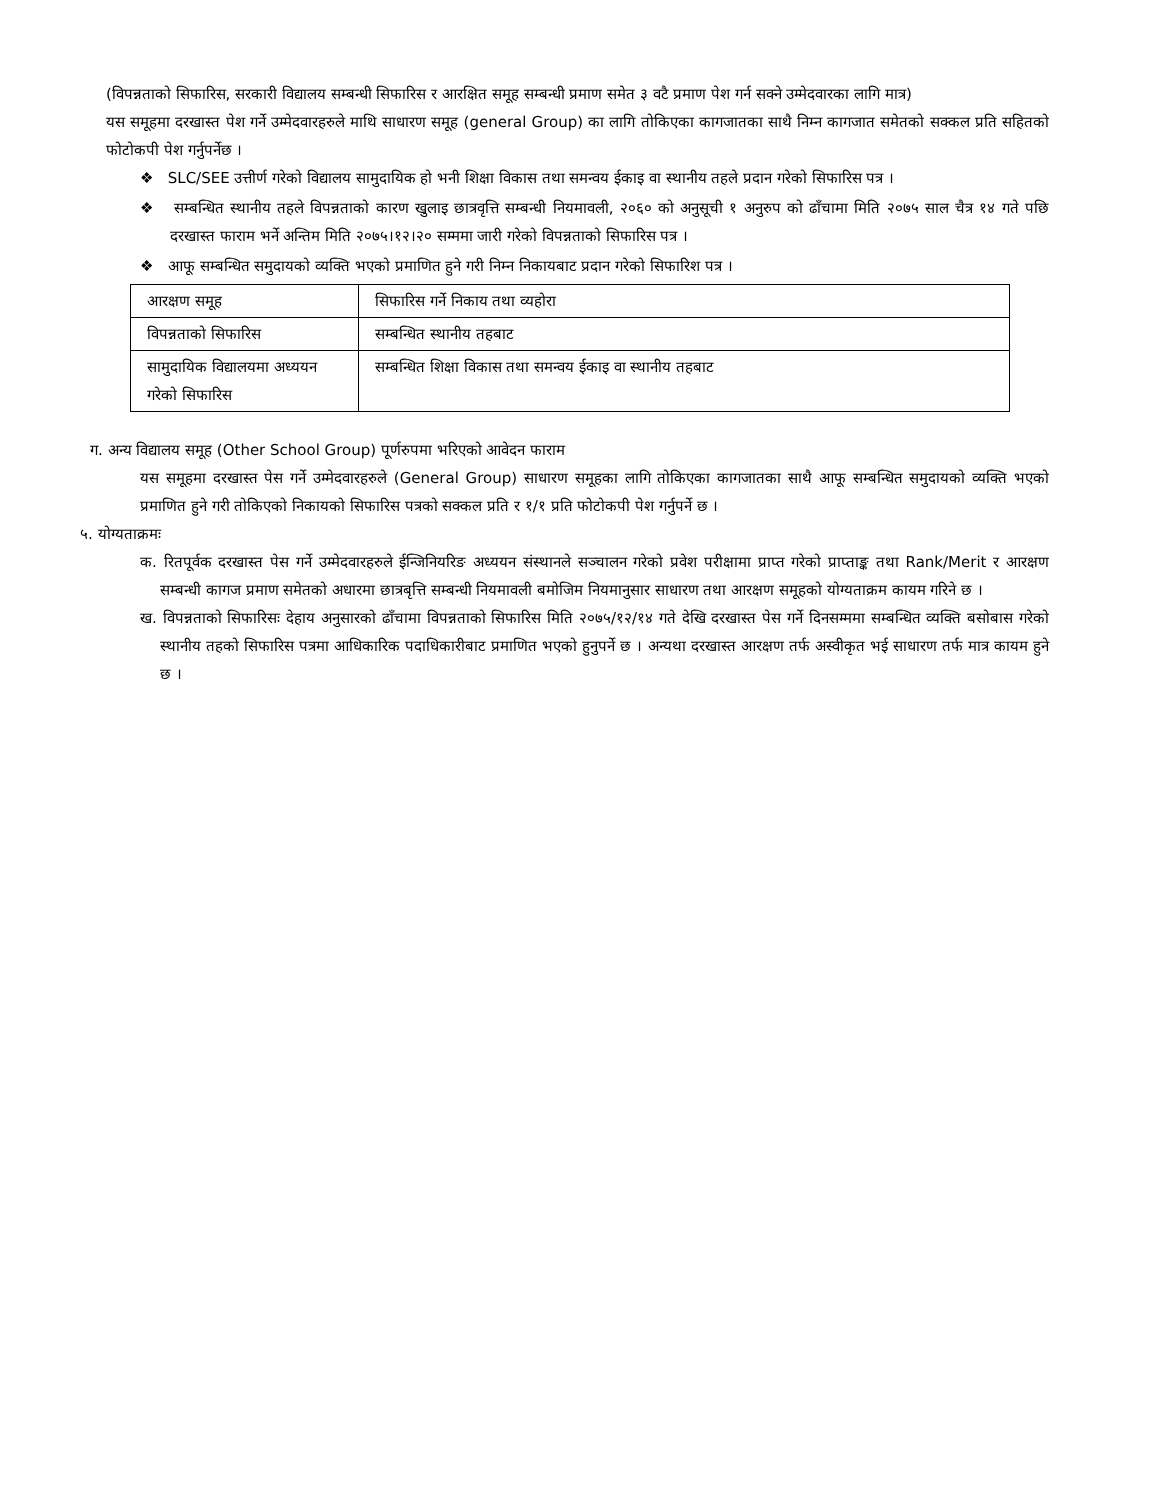(विपन्नताको सिफारिस, सरकारी विद्यालय सम्बन्धी सिफारिस र आरक्षित समूह सम्बन्धी प्रमाण समेत ३ वटै प्रमाण पेश गर्न सक्ने उम्मेदवारका लागि मात्र)
यस समूहमा दरखास्त पेश गर्ने उम्मेदवारहरुले माथि साधारण समूह (general Group) का लागि तोकिएका कागजातका साथै निम्न कागजात समेतको सक्कल प्रति सहितको फोटोकपी पेश गर्नुपर्नेछ ।
❖ SLC/SEE उत्तीर्ण गरेको विद्यालय सामुदायिक हो भनी शिक्षा विकास तथा समन्वय ईकाइ वा स्थानीय तहले प्रदान गरेको सिफारिस पत्र ।
❖ सम्बन्धित स्थानीय तहले विपन्नताको कारण खुलाइ छात्रवृत्ति सम्बन्धी नियमावली, २०६० को अनुसूची १ अनुरुप को ढाँचामा मिति २०७५ साल चैत्र १४ गते पछि दरखास्त फाराम भर्ने अन्तिम मिति २०७५।१२।२० सम्ममा जारी गरेको विपन्नताको सिफारिस पत्र ।
❖ आफू सम्बन्धित समुदायको व्यक्ति भएको प्रमाणित हुने गरी निम्न निकायबाट प्रदान गरेको सिफारिश पत्र ।
| आरक्षण समूह | सिफारिस गर्ने निकाय तथा व्यहोरा |
| विपन्नताको सिफारिस | सम्बन्धित स्थानीय तहबाट |
| सामुदायिक विद्यालयमा अध्ययन गरेको सिफारिस | सम्बन्धित शिक्षा विकास तथा समन्वय ईकाइ वा स्थानीय तहबाट |
ग. अन्य विद्यालय समूह (Other School Group) पूर्णरुपमा भरिएको आवेदन फाराम
यस समूहमा दरखास्त पेस गर्ने उम्मेदवारहरुले (General Group) साधारण समूहका लागि तोकिएका कागजातका साथै आफू सम्बन्धित समुदायको व्यक्ति भएको प्रमाणित हुने गरी तोकिएको निकायको सिफारिस पत्रको सक्कल प्रति र १/१ प्रति फोटोकपी पेश गर्नुपर्ने छ ।
५. योग्यताक्रमः
क. रितपूर्वक दरखास्त पेस गर्ने उम्मेदवारहरुले ईन्जिनियरिङ अध्ययन संस्थानले सञ्चालन गरेको प्रवेश परीक्षामा प्राप्त गरेको प्राप्ताङ्क तथा Rank/Merit र आरक्षण सम्बन्धी कागज प्रमाण समेतको अधारमा छात्रबृत्ति सम्बन्धी नियमावली बमोजिम नियमानुसार साधारण तथा आरक्षण समूहको योग्यताक्रम कायम गरिने छ ।
ख. विपन्नताको सिफारिसः देहाय अनुसारको ढाँचामा विपन्नताको सिफारिस मिति २०७५/१२/१४ गते देखि दरखास्त पेस गर्ने दिनसम्ममा सम्बन्धित व्यक्ति बसोबास गरेको स्थानीय तहको सिफारिस पत्रमा आधिकारिक पदाधिकारीबाट प्रमाणित भएको हुनुपर्ने छ । अन्यथा दरखास्त आरक्षण तर्फ अस्वीकृत भई साधारण तर्फ मात्र कायम हुने छ ।